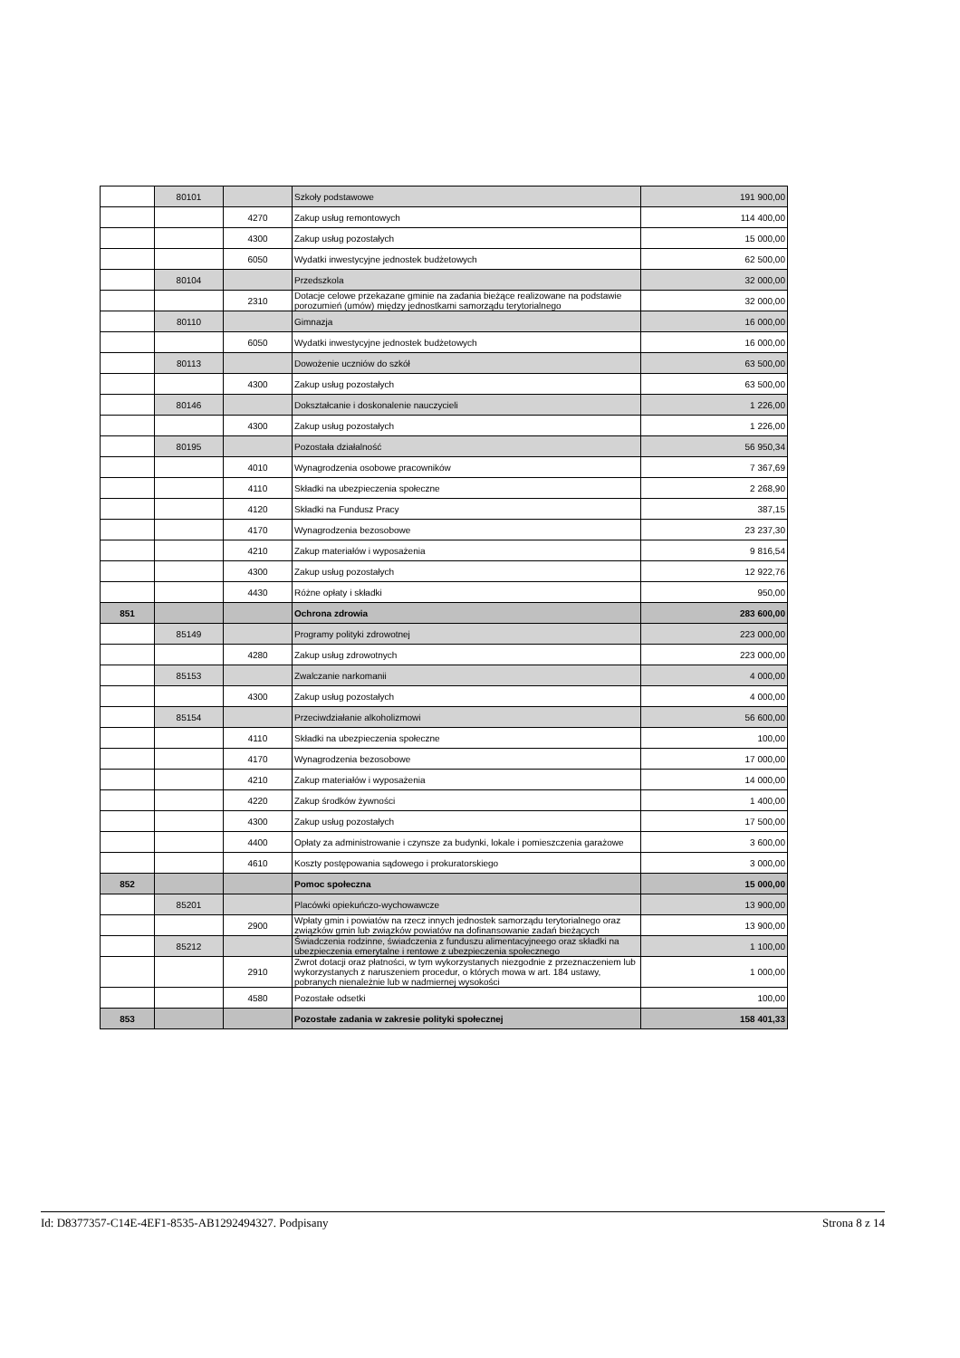| | 80101 | | Szkoły podstawowe | 191 900,00 |
| | | 4270 | Zakup usług remontowych | 114 400,00 |
| | | 4300 | Zakup usług pozostałych | 15 000,00 |
| | | 6050 | Wydatki inwestycyjne jednostek budżetowych | 62 500,00 |
| | 80104 | | Przedszkola | 32 000,00 |
| | | 2310 | Dotacje celowe przekazane gminie na zadania bieżące realizowane na podstawie porozumień (umów) między jednostkami samorządu terytorialnego | 32 000,00 |
| | 80110 | | Gimnazja | 16 000,00 |
| | | 6050 | Wydatki inwestycyjne jednostek budżetowych | 16 000,00 |
| | 80113 | | Dowożenie uczniów do szkół | 63 500,00 |
| | | 4300 | Zakup usług pozostałych | 63 500,00 |
| | 80146 | | Dokształcanie i doskonalenie nauczycieli | 1 226,00 |
| | | 4300 | Zakup usług pozostałych | 1 226,00 |
| | 80195 | | Pozostała działalność | 56 950,34 |
| | | 4010 | Wynagrodzenia osobowe pracowników | 7 367,69 |
| | | 4110 | Składki na ubezpieczenia społeczne | 2 268,90 |
| | | 4120 | Składki na Fundusz Pracy | 387,15 |
| | | 4170 | Wynagrodzenia bezosobowe | 23 237,30 |
| | | 4210 | Zakup materiałów i wyposażenia | 9 816,54 |
| | | 4300 | Zakup usług pozostałych | 12 922,76 |
| | | 4430 | Różne opłaty i składki | 950,00 |
| 851 | | | Ochrona zdrowia | 283 600,00 |
| | 85149 | | Programy polityki zdrowotnej | 223 000,00 |
| | | 4280 | Zakup usług zdrowotnych | 223 000,00 |
| | 85153 | | Zwalczanie narkomanii | 4 000,00 |
| | | 4300 | Zakup usług pozostałych | 4 000,00 |
| | 85154 | | Przeciwdziałanie alkoholizmowi | 56 600,00 |
| | | 4110 | Składki na ubezpieczenia społeczne | 100,00 |
| | | 4170 | Wynagrodzenia bezosobowe | 17 000,00 |
| | | 4210 | Zakup materiałów i wyposażenia | 14 000,00 |
| | | 4220 | Zakup środków żywności | 1 400,00 |
| | | 4300 | Zakup usług pozostałych | 17 500,00 |
| | | 4400 | Opłaty za administrowanie i czynsze za budynki, lokale i pomieszczenia garażowe | 3 600,00 |
| | | 4610 | Koszty postępowania sądowego i prokuratorskiego | 3 000,00 |
| 852 | | | Pomoc społeczna | 15 000,00 |
| | 85201 | | Placówki opiekuńczo-wychowawcze | 13 900,00 |
| | | 2900 | Wpłaty gmin i powiatów na rzecz innych jednostek samorządu terytorialnego oraz związków gmin lub związków powiatów na dofinansowanie zadań bieżących | 13 900,00 |
| | 85212 | | Świadczenia rodzinne, świadczenia z funduszu alimentacyjneego oraz składki na ubezpieczenia emerytalne i rentowe z ubezpieczenia społecznego | 1 100,00 |
| | | 2910 | Zwrot dotacji oraz płatności, w tym wykorzystanych niezgodnie z przeznaczeniem lub wykorzystanych z naruszeniem procedur, o których mowa w art. 184 ustawy, pobranych nienależnie lub w nadmiernej wysokości | 1 000,00 |
| | | 4580 | Pozostałe odsetki | 100,00 |
| 853 | | | Pozostałe zadania w zakresie polityki społecznej | 158 401,33 |
Id: D8377357-C14E-4EF1-8535-AB1292494327. Podpisany Strona 8 z 14